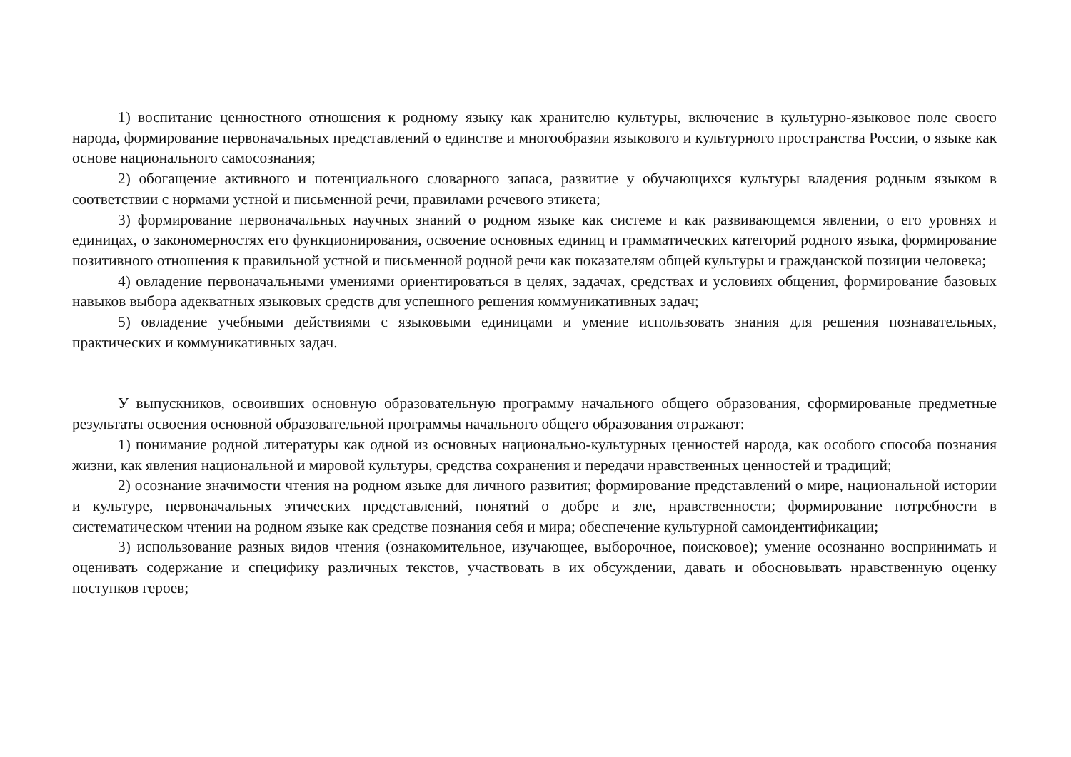1) воспитание ценностного отношения к родному языку как хранителю культуры, включение в культурно-языковое поле своего народа, формирование первоначальных представлений о единстве и многообразии языкового и культурного пространства России, о языке как основе национального самосознания;
2) обогащение активного и потенциального словарного запаса, развитие у обучающихся культуры владения родным языком в соответствии с нормами устной и письменной речи, правилами речевого этикета;
3) формирование первоначальных научных знаний о родном языке как системе и как развивающемся явлении, о его уровнях и единицах, о закономерностях его функционирования, освоение основных единиц и грамматических категорий родного языка, формирование позитивного отношения к правильной устной и письменной родной речи как показателям общей культуры и гражданской позиции человека;
4) овладение первоначальными умениями ориентироваться в целях, задачах, средствах и условиях общения, формирование базовых навыков выбора адекватных языковых средств для успешного решения коммуникативных задач;
5) овладение учебными действиями с языковыми единицами и умение использовать знания для решения познавательных, практических и коммуникативных задач.
У выпускников, освоивших основную образовательную программу начального общего образования, сформированые предметные результаты освоения основной образовательной программы начального общего образования отражают:
1) понимание родной литературы как одной из основных национально-культурных ценностей народа, как особого способа познания жизни, как явления национальной и мировой культуры, средства сохранения и передачи нравственных ценностей и традиций;
2) осознание значимости чтения на родном языке для личного развития; формирование представлений о мире, национальной истории и культуре, первоначальных этических представлений, понятий о добре и зле, нравственности; формирование потребности в систематическом чтении на родном языке как средстве познания себя и мира; обеспечение культурной самоидентификации;
3) использование разных видов чтения (ознакомительное, изучающее, выборочное, поисковое); умение осознанно воспринимать и оценивать содержание и специфику различных текстов, участвовать в их обсуждении, давать и обосновывать нравственную оценку поступков героев;